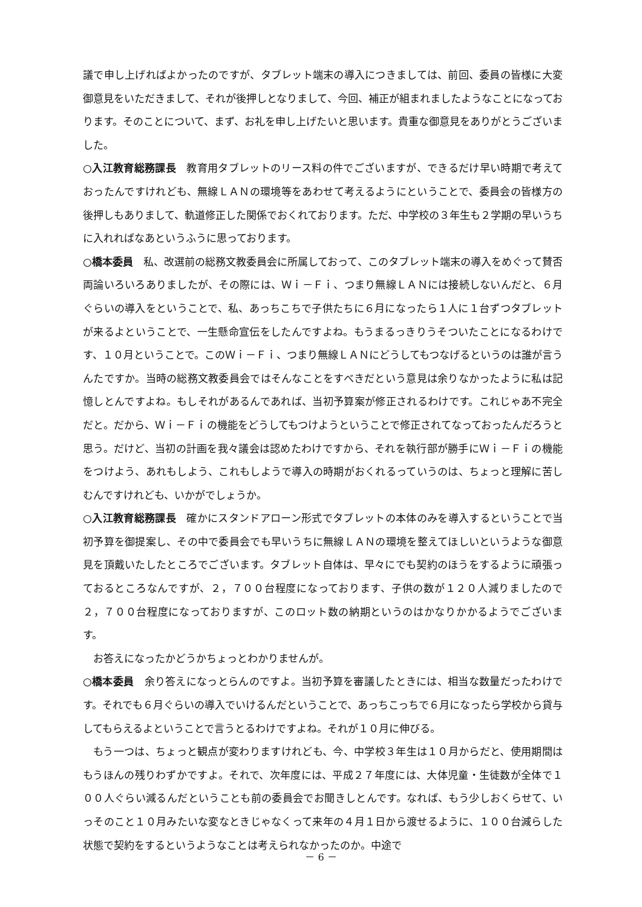議で申し上げればよかったのですが、タブレット端末の導入につきましては、前回、委員の皆様に大変御意見をいただきまして、それが後押しとなりまして、今回、補正が組まれましたようなことになっております。そのことについて、まず、お礼を申し上げたいと思います。貴重な御意見をありがとうございました。
○入江教育総務課長　教育用タブレットのリース料の件でございますが、できるだけ早い時期で考えておったんですけれども、無線ＬＡＮの環境等をあわせて考えるようにということで、委員会の皆様方の後押しもありまして、軌道修正した関係でおくれております。ただ、中学校の３年生も２学期の早いうちに入れればなあというふうに思っております。
○橋本委員　私、改選前の総務文教委員会に所属しておって、このタブレット端末の導入をめぐって賛否両論いろいろありましたが、その際には、Ｗｉ－Ｆｉ、つまり無線ＬＡＮには接続しないんだと、６月ぐらいの導入をということで、私、あっちこちで子供たちに６月になったら１人に１台ずつタブレットが来るよということで、一生懸命宣伝をしたんですよね。もうまるっきりうそついたことになるわけです、１０月ということで。このＷｉ－Ｆｉ、つまり無線ＬＡＮにどうしてもつなげるというのは誰が言うんたですか。当時の総務文教委員会ではそんなことをすべきだという意見は余りなかったように私は記憶しとんですよね。もしそれがあるんであれば、当初予算案が修正されるわけです。これじゃあ不完全だと。だから、Ｗｉ－Ｆｉの機能をどうしてもつけようということで修正されてなっておったんだろうと思う。だけど、当初の計画を我々議会は認めたわけですから、それを執行部が勝手にＷｉ－Ｆｉの機能をつけよう、あれもしよう、これもしようで導入の時期がおくれるっていうのは、ちょっと理解に苦しむんですけれども、いかがでしょうか。
○入江教育総務課長　確かにスタンドアローン形式でタブレットの本体のみを導入するということで当初予算を御提案し、その中で委員会でも早いうちに無線ＬＡＮの環境を整えてほしいというような御意見を頂戴いたしたところでございます。タブレット自体は、早々にでも契約のほうをするように頑張っておるところなんですが、２，７００台程度になっております、子供の数が１２０人減りましたので２，７００台程度になっておりますが、このロット数の納期というのはかなりかかるようでございます。
お答えになったかどうかちょっとわかりませんが。
○橋本委員　余り答えになっとらんのですよ。当初予算を審議したときには、相当な数量だったわけです。それでも６月ぐらいの導入でいけるんだということで、あっちこっちで６月になったら学校から貸与してもらえるよということで言うとるわけですよね。それが１０月に伸びる。
もう一つは、ちょっと観点が変わりますけれども、今、中学校３年生は１０月からだと、使用期間はもうほんの残りわずかですよ。それで、次年度には、平成２７年度には、大体児童・生徒数が全体で１００人ぐらい減るんだということも前の委員会でお聞きしとんです。なれば、もう少しおくらせて、いっそのこと１０月みたいな変なときじゃなくって来年の４月１日から渡せるように、１００台減らした状態で契約をするというようなことは考えられなかったのか。中途で
－ 6 －